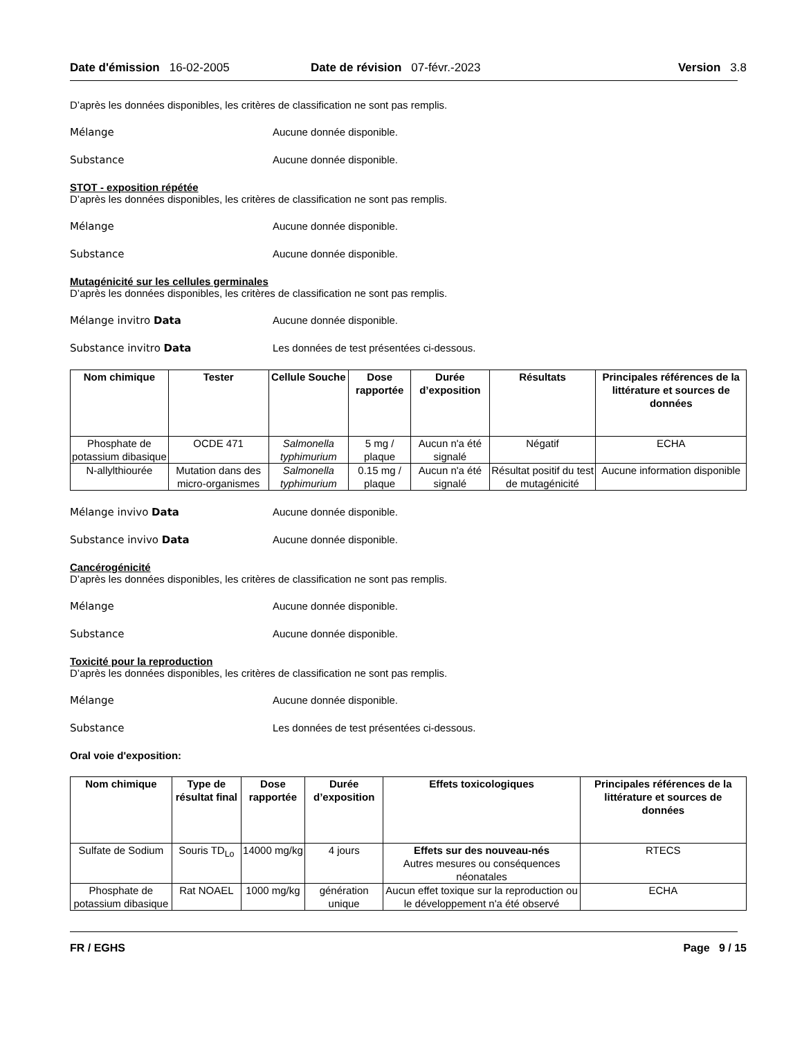Date d'émission 16-02-2005 Date de révision 07-févr.-2023 Version 3.8
D’après les données disponibles, les critères de classification ne sont pas remplis.
Mélange Aucune donnée disponible.
Substance Aucune donnée disponible.
STOT - exposition répétée
D’après les données disponibles, les critères de classification ne sont pas remplis.
Mélange Aucune donnée disponible.
Substance Aucune donnée disponible.
Mutagénicité sur les cellules germinales
D’après les données disponibles, les critères de classification ne sont pas remplis.
Mélange invitro Data Aucune donnée disponible.
Substance invitro Data Les données de test présentées ci-dessous.
| Nom chimique | Tester | Cellule Souche | Dose rapportée | Durée d’exposition | Résultats | Principales références de la littérature et sources de données |
| --- | --- | --- | --- | --- | --- | --- |
| Phosphate de potassium dibasique | OCDE 471 | Salmonella typhimurium | 5 mg / plaque | Aucun n'a été signalé | Négatif | ECHA |
| N-allylthiourée | Mutation dans des micro-organismes | Salmonella typhimurium | 0.15 mg / plaque | Aucun n'a été signalé | Résultat positif du test de mutagénicité | Aucune information disponible |
Mélange invivo Data Aucune donnée disponible.
Substance invivo Data Aucune donnée disponible.
Cancérogénicité
D’après les données disponibles, les critères de classification ne sont pas remplis.
Mélange Aucune donnée disponible.
Substance Aucune donnée disponible.
Toxicité pour la reproduction
D’après les données disponibles, les critères de classification ne sont pas remplis.
Mélange Aucune donnée disponible.
Substance Les données de test présentées ci-dessous.
Oral voie d'exposition:
| Nom chimique | Type de résultat final | Dose rapportée | Durée d’exposition | Effets toxicologiques | Principales références de la littérature et sources de données |
| --- | --- | --- | --- | --- | --- |
| Sulfate de Sodium | Souris TD<sub>Lo</sub> | 14000 mg/kg | 4 jours | Effets sur des nouveau-nés Autres mesures ou conséquences néonatales | RTECS |
| Phosphate de potassium dibasique | Rat NOAEL | 1000 mg/kg | génération unique | Aucun effet toxique sur la reproduction ou le développement n'a été observé | ECHA |
FR / EGHS Page 9 / 15